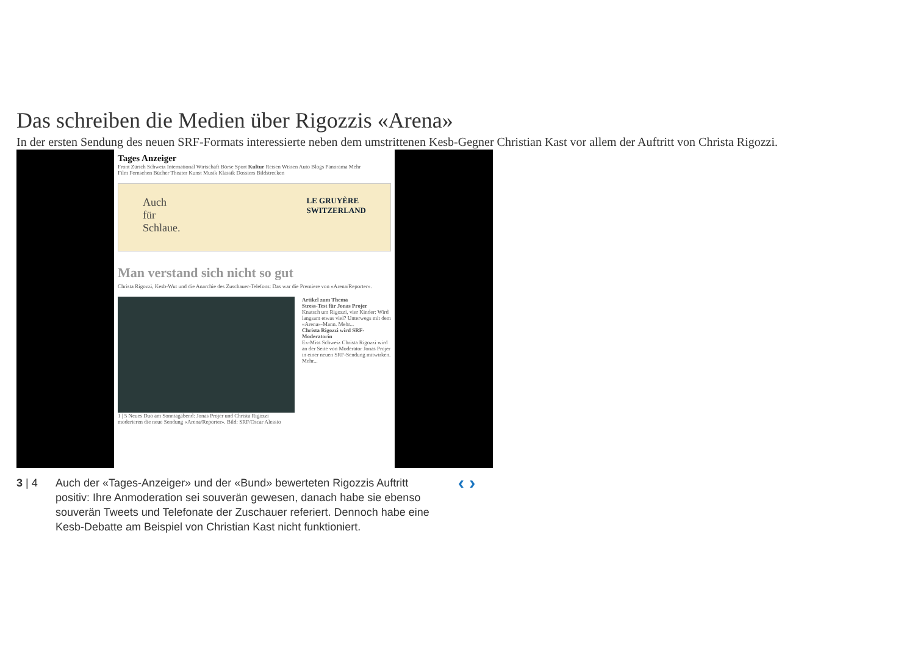Das schreiben die Medien über Rigozzis «Arena»
In der ersten Sendung des neuen SRF-Formats interessierte neben dem umstrittenen Kesb-Gegner Christian Kast vor allem der Auftritt von Christa Rigozzi.
Tages Anzeiger
Front Zürich Schweiz International Wirtschaft Börse Sport Kultur Reisen Wissen Auto Blogs Panorama Mehr
Film Fernsehen Bücher Theater Kunst Musik Klassik Dossiers Bildstrecken
Auch
für
Schlaue. LE GRUYÈRE
SWITZERLAND
Man verstand sich nicht so gut
Christa Rigozzi, Kesb-Wut und die Anarchie des Zuschauer-Telefons: Das war die Premiere von «Arena/Reporter».
1 | 5 Neues Duo am Sonntagabend: Jonas Projer und Christa Rigozzi moderieren die neue Sendung «Arena/Reporter». Bild: SRF/Oscar Alessio
Artikel zum Thema
Stress-Test für Jonas Projer
Knatsch um Rigozzi, vier Kinder: Wird langsam etwas viel? Unterwegs mit dem «Arena»-Mann. Mehr...
Christa Rigozzi wird SRF-Moderatorin
Ex-Miss Schweiz Christa Rigozzi wird an der Seite von Moderator Jonas Projer in einer neuen SRF-Sendung mitwirken. Mehr...
3 | 4 Auch der «Tages-Anzeiger» und der «Bund» bewerteten Rigozzis Auftritt positiv: Ihre Anmoderation sei souverän gewesen, danach habe sie ebenso souverän Tweets und Telefonate der Zuschauer referiert. Dennoch habe eine Kesb-Debatte am Beispiel von Christian Kast nicht funktioniert.
‹ ›